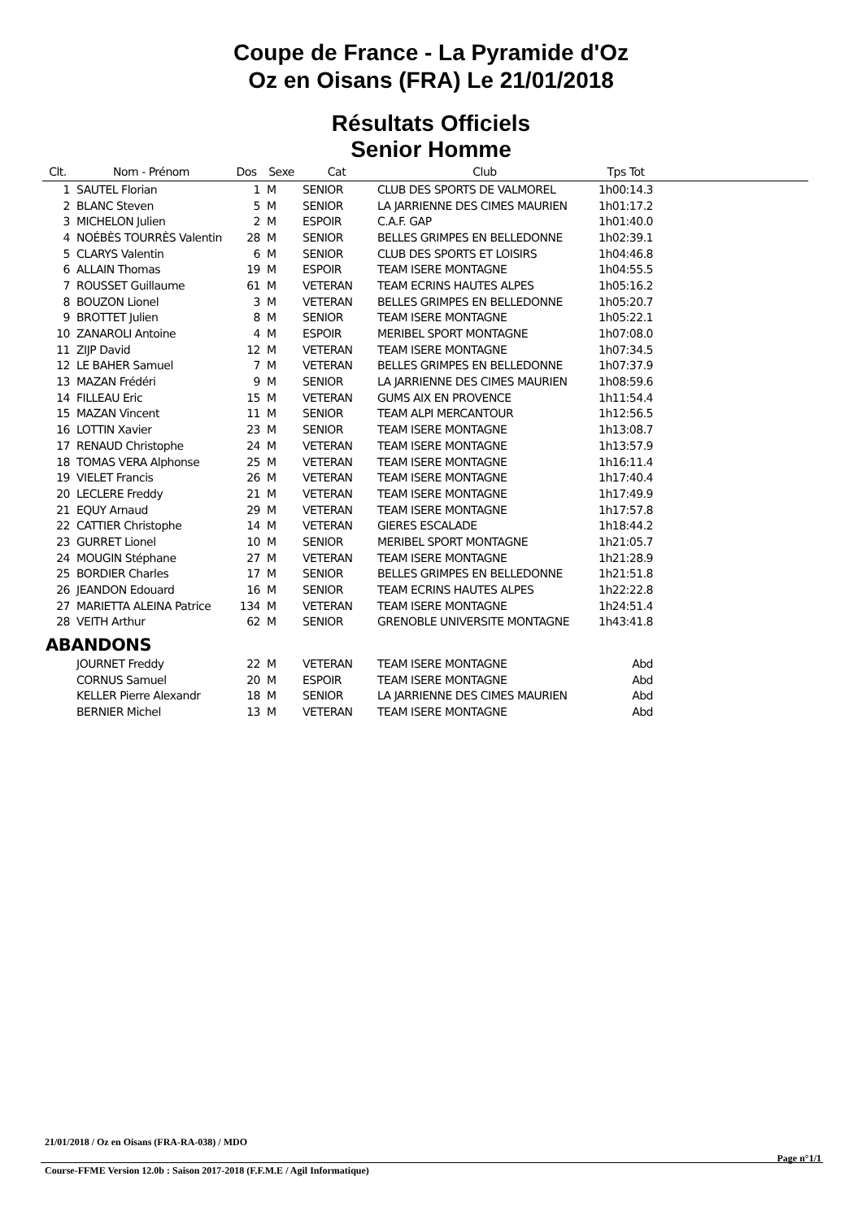Coupe de France - La Pyramide d'Oz
Oz en Oisans (FRA) Le 21/01/2018
Résultats Officiels
Senior Homme
| Clt. | Nom - Prénom | Dos | Sexe | Cat | Club | Tps Tot | |
| --- | --- | --- | --- | --- | --- | --- | --- |
| 1 | SAUTEL Florian | 1 | M | SENIOR | CLUB DES SPORTS DE VALMOREL | 1h00:14.3 | |
| 2 | BLANC Steven | 5 | M | SENIOR | LA JARRIENNE DES CIMES MAURIEN | 1h01:17.2 | |
| 3 | MICHELON Julien | 2 | M | ESPOIR | C.A.F. GAP | 1h01:40.0 | |
| 4 | NOÉBÈS TOURRÈS Valentin | 28 | M | SENIOR | BELLES GRIMPES EN BELLEDONNE | 1h02:39.1 | |
| 5 | CLARYS Valentin | 6 | M | SENIOR | CLUB DES SPORTS ET LOISIRS | 1h04:46.8 | |
| 6 | ALLAIN Thomas | 19 | M | ESPOIR | TEAM ISERE MONTAGNE | 1h04:55.5 | |
| 7 | ROUSSET Guillaume | 61 | M | VETERAN | TEAM ECRINS HAUTES ALPES | 1h05:16.2 | |
| 8 | BOUZON Lionel | 3 | M | VETERAN | BELLES GRIMPES EN BELLEDONNE | 1h05:20.7 | |
| 9 | BROTTET Julien | 8 | M | SENIOR | TEAM ISERE MONTAGNE | 1h05:22.1 | |
| 10 | ZANAROLI Antoine | 4 | M | ESPOIR | MERIBEL SPORT MONTAGNE | 1h07:08.0 | |
| 11 | ZIJP David | 12 | M | VETERAN | TEAM ISERE MONTAGNE | 1h07:34.5 | |
| 12 | LE BAHER Samuel | 7 | M | VETERAN | BELLES GRIMPES EN BELLEDONNE | 1h07:37.9 | |
| 13 | MAZAN Frédéri | 9 | M | SENIOR | LA JARRIENNE DES CIMES MAURIEN | 1h08:59.6 | |
| 14 | FILLEAU Eric | 15 | M | VETERAN | GUMS AIX EN PROVENCE | 1h11:54.4 | |
| 15 | MAZAN Vincent | 11 | M | SENIOR | TEAM ALPI MERCANTOUR | 1h12:56.5 | |
| 16 | LOTTIN Xavier | 23 | M | SENIOR | TEAM ISERE MONTAGNE | 1h13:08.7 | |
| 17 | RENAUD Christophe | 24 | M | VETERAN | TEAM ISERE MONTAGNE | 1h13:57.9 | |
| 18 | TOMAS VERA Alphonse | 25 | M | VETERAN | TEAM ISERE MONTAGNE | 1h16:11.4 | |
| 19 | VIELET Francis | 26 | M | VETERAN | TEAM ISERE MONTAGNE | 1h17:40.4 | |
| 20 | LECLERE Freddy | 21 | M | VETERAN | TEAM ISERE MONTAGNE | 1h17:49.9 | |
| 21 | EQUY Arnaud | 29 | M | VETERAN | TEAM ISERE MONTAGNE | 1h17:57.8 | |
| 22 | CATTIER Christophe | 14 | M | VETERAN | GIERES ESCALADE | 1h18:44.2 | |
| 23 | GURRET Lionel | 10 | M | SENIOR | MERIBEL SPORT MONTAGNE | 1h21:05.7 | |
| 24 | MOUGIN Stéphane | 27 | M | VETERAN | TEAM ISERE MONTAGNE | 1h21:28.9 | |
| 25 | BORDIER Charles | 17 | M | SENIOR | BELLES GRIMPES EN BELLEDONNE | 1h21:51.8 | |
| 26 | JEANDON Edouard | 16 | M | SENIOR | TEAM ECRINS HAUTES ALPES | 1h22:22.8 | |
| 27 | MARIETTA ALEINA Patrice | 134 | M | VETERAN | TEAM ISERE MONTAGNE | 1h24:51.4 | |
| 28 | VEITH Arthur | 62 | M | SENIOR | GRENOBLE UNIVERSITE MONTAGNE | 1h43:41.8 | |
| ABANDONS | | | | | | | |
| | JOURNET Freddy | 22 | M | VETERAN | TEAM ISERE MONTAGNE | Abd | |
| | CORNUS Samuel | 20 | M | ESPOIR | TEAM ISERE MONTAGNE | Abd | |
| | KELLER Pierre Alexandr | 18 | M | SENIOR | LA JARRIENNE DES CIMES MAURIEN | Abd | |
| | BERNIER Michel | 13 | M | VETERAN | TEAM ISERE MONTAGNE | Abd | |
21/01/2018 / Oz en Oisans (FRA-RA-038) / MDO
Page n°1/1
Course-FFME Version 12.0b : Saison 2017-2018 (F.F.M.E / Agil Informatique)